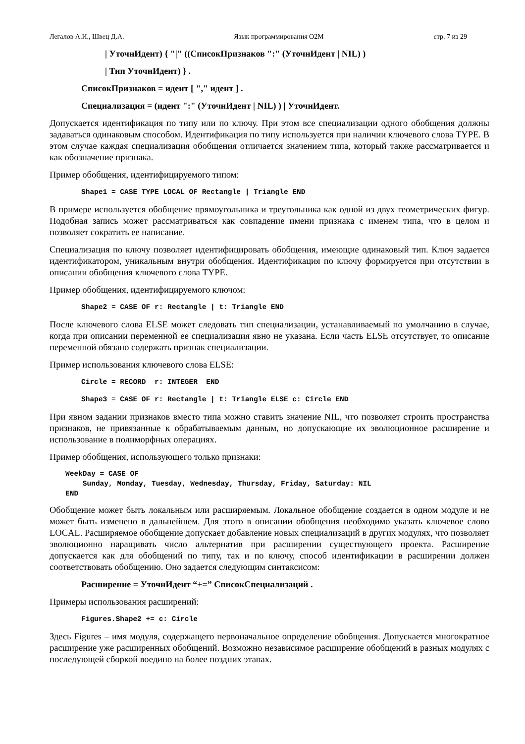Легалов А.И., Швец Д.А. Язык программирования O2M стр. 7 из 29
| УточнИдент) { "|" ((СписокПризнаков ":" (УточнИдент | NIL) )
| Тип УточнИдент) } .
СписокПризнаков = идент [ "," идент ] .
Специализация = (идент ":" (УточнИдент | NIL) ) | УточнИдент.
Допускается идентификация по типу или по ключу. При этом все специализации одного обобщения должны задаваться одинаковым способом. Идентификация по типу используется при наличии ключевого слова TYPE. В этом случае каждая специализация обобщения отличается значением типа, который также рассматривается и как обозначение признака.
Пример обобщения, идентифицируемого типом:
Shape1 = CASE TYPE LOCAL OF Rectangle | Triangle END
В примере используется обобщение прямоугольника и треугольника как одной из двух геометрических фигур. Подобная запись может рассматриваться как совпадение имени признака с именем типа, что в целом и позволяет сократить ее написание.
Специализация по ключу позволяет идентифицировать обобщения, имеющие одинаковый тип. Ключ задается идентификатором, уникальным внутри обобщения. Идентификация по ключу формируется при отсутствии в описании обобщения ключевого слова TYPE.
Пример обобщения, идентифицируемого ключом:
Shape2 = CASE OF r: Rectangle | t: Triangle END
После ключевого слова ELSE может следовать тип специализации, устанавливаемый по умолчанию в случае, когда при описании переменной ее специализация явно не указана. Если часть ELSE отсутствует, то описание переменной обязано содержать признак специализации.
Пример использования ключевого слова ELSE:
Circle = RECORD r: INTEGER END
Shape3 = CASE OF r: Rectangle | t: Triangle ELSE c: Circle END
При явном задании признаков вместо типа можно ставить значение NIL, что позволяет строить пространства признаков, не привязанные к обрабатываемым данным, но допускающие их эволюционное расширение и использование в полиморфных операциях.
Пример обобщения, использующего только признаки:
WeekDay = CASE OF
    Sunday, Monday, Tuesday, Wednesday, Thursday, Friday, Saturday: NIL
END
Обобщение может быть локальным или расширяемым. Локальное обобщение создается в одном модуле и не может быть изменено в дальнейшем. Для этого в описании обобщения необходимо указать ключевое слово LOCAL. Расширяемое обобщение допускает добавление новых специализаций в других модулях, что позволяет эволюционно наращивать число альтернатив при расширении существующего проекта. Расширение допускается как для обобщений по типу, так и по ключу, способ идентификации в расширении должен соответствовать обобщению. Оно задается следующим синтаксисом:
Расширение = УточнИдент “+=” СписокСпециализаций .
Примеры использования расширений:
Figures.Shape2 += c: Circle
Здесь Figures – имя модуля, содержащего первоначальное определение обобщения. Допускается многократное расширение уже расширенных обобщений. Возможно независимое расширение обобщений в разных модулях с последующей сборкой воедино на более поздних этапах.